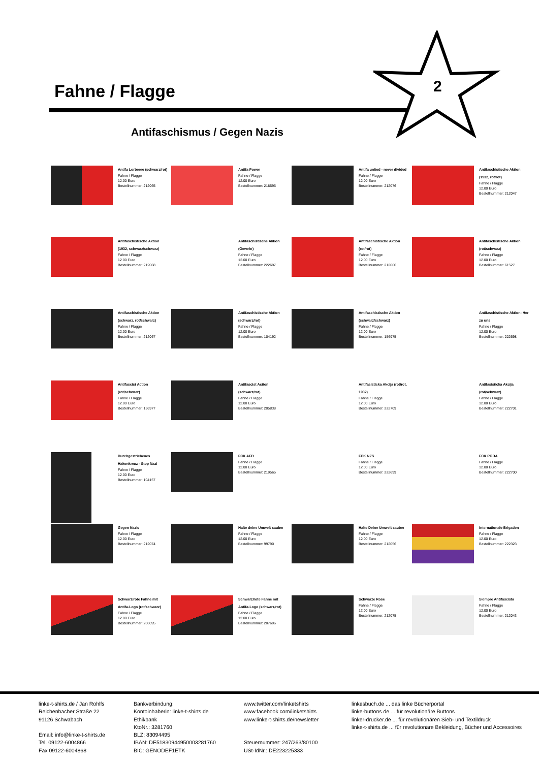Fahne / Flagge
2
Antifaschismus / Gegen Nazis
Antifa Lorbeere (schwarz/rot)
Fahne / Flagge
12.00 Euro
Bestellnummer: 212065
Antifa Power
Fahne / Flagge
12.00 Euro
Bestellnummer: 218595
Antifa united - never divided
Fahne / Flagge
12.00 Euro
Bestellnummer: 212076
Antifaschistische Aktion
(1932, rot/rot)
Fahne / Flagge
12.00 Euro
Bestellnummer: 212047
Antifaschistische Aktion
(1932, schwarz/schwarz)
Fahne / Flagge
12.00 Euro
Bestellnummer: 212068
Antifaschistische Aktion
(Gewehr)
Fahne / Flagge
12.00 Euro
Bestellnummer: 222697
Antifaschistische Aktion
(rot/rot)
Fahne / Flagge
12.00 Euro
Bestellnummer: 212066
Antifaschistische Aktion
(rot/schwarz)
Fahne / Flagge
12.00 Euro
Bestellnummer: 61527
Antifaschistische Aktion
(schwarz, rot/schwarz)
Fahne / Flagge
12.00 Euro
Bestellnummer: 212067
Antifaschistische Aktion
(schwarz/rot)
Fahne / Flagge
12.00 Euro
Bestellnummer: 104192
Antifaschistische Aktion
(schwarz/schwarz)
Fahne / Flagge
12.00 Euro
Bestellnummer: 156975
Antifaschistische Aktion: Her
zu uns
Fahne / Flagge
12.00 Euro
Bestellnummer: 222698
Antifascist Action
(rot/schwarz)
Fahne / Flagge
12.00 Euro
Bestellnummer: 156977
Antifascist Action
(schwarz/rot)
Fahne / Flagge
12.00 Euro
Bestellnummer: 205838
Antifasisticka Akcija (rot/rot,
1932)
Fahne / Flagge
12.00 Euro
Bestellnummer: 222709
Antifasisticka Akcija
(rot/schwarz)
Fahne / Flagge
12.00 Euro
Bestellnummer: 222701
Durchgestrichenes
Hakenkreuz - Stop Nazi
Fahne / Flagge
12.00 Euro
Bestellnummer: 104157
FCK AFD
Fahne / Flagge
12.00 Euro
Bestellnummer: 219565
FCK NZS
Fahne / Flagge
12.00 Euro
Bestellnummer: 222699
FCK PGDA
Fahne / Flagge
12.00 Euro
Bestellnummer: 222700
Gegen Nazis
Fahne / Flagge
12.00 Euro
Bestellnummer: 212074
Halte deine Umwelt sauber
Fahne / Flagge
12.00 Euro
Bestellnummer: 99790
Halte Deine Umwelt sauber
Fahne / Flagge
12.00 Euro
Bestellnummer: 212056
Internationale Brigaden
Fahne / Flagge
12.00 Euro
Bestellnummer: 222323
Schwarz/rote Fahne mit
Antifa-Logo (rot/schwarz)
Fahne / Flagge
12.00 Euro
Bestellnummer: 206095
Schwarz/rote Fahne mit
Antifa-Logo (schwarz/rot)
Fahne / Flagge
12.00 Euro
Bestellnummer: 207696
Schwarze Rose
Fahne / Flagge
12.00 Euro
Bestellnummer: 212075
Siempre Antifascista
Fahne / Flagge
12.00 Euro
Bestellnummer: 212043
linke-t-shirts.de / Jan Rohlfs
Reichenbacher Straße 22
91126 Schwabach
Email: info@linke-t-shirts.de
Tel. 09122-6004866
Fax 09122-6004868
Bankverbindung:
Kontoinhaberin: linke-t-shirts.de
Ethikbank
KtoNr.: 3281760
BLZ: 83094495
IBAN: DE51830944950003281760
BIC: GENODEF1ETK
www.twitter.com/linketshirts
www.facebook.com/linketshirts
www.linke-t-shirts.de/newsletter
Steuernummer: 247/263/80100
USt-IdNr.: DE223225333
linkesbuch.de ... das linke Bücherportal
linke-buttons.de ... für revolutionäre Buttons
linker-drucker.de ... für revolutionären Sieb- und Textildruck
linke-t-shirts.de ... für revolutionäre Bekleidung, Bücher und Accessoires